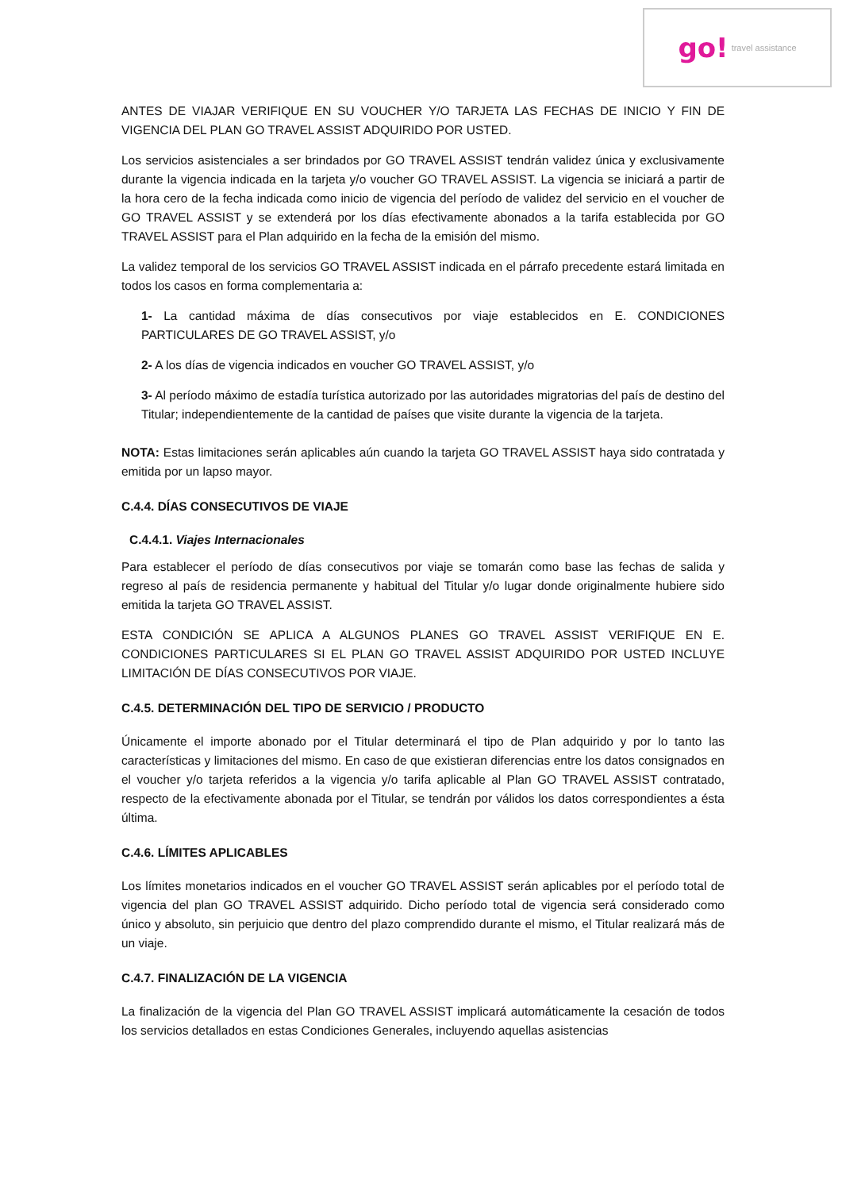go! travel assistance
ANTES DE VIAJAR VERIFIQUE EN SU VOUCHER Y/O TARJETA LAS FECHAS DE INICIO Y FIN DE VIGENCIA DEL PLAN GO TRAVEL ASSIST ADQUIRIDO POR USTED.
Los servicios asistenciales a ser brindados por GO TRAVEL ASSIST tendrán validez única y exclusivamente durante la vigencia indicada en la tarjeta y/o voucher GO TRAVEL ASSIST. La vigencia se iniciará a partir de la hora cero de la fecha indicada como inicio de vigencia del período de validez del servicio en el voucher de GO TRAVEL ASSIST y se extenderá por los días efectivamente abonados a la tarifa establecida por GO TRAVEL ASSIST para el Plan adquirido en la fecha de la emisión del mismo.
La validez temporal de los servicios GO TRAVEL ASSIST indicada en el párrafo precedente estará limitada en todos los casos en forma complementaria a:
1- La cantidad máxima de días consecutivos por viaje establecidos en E. CONDICIONES PARTICULARES DE GO TRAVEL ASSIST, y/o
2- A los días de vigencia indicados en voucher GO TRAVEL ASSIST, y/o
3- Al período máximo de estadía turística autorizado por las autoridades migratorias del país de destino del Titular; independientemente de la cantidad de países que visite durante la vigencia de la tarjeta.
NOTA: Estas limitaciones serán aplicables aún cuando la tarjeta GO TRAVEL ASSIST haya sido contratada y emitida por un lapso mayor.
C.4.4. DÍAS CONSECUTIVOS DE VIAJE
C.4.4.1. Viajes Internacionales
Para establecer el período de días consecutivos por viaje se tomarán como base las fechas de salida y regreso al país de residencia permanente y habitual del Titular y/o lugar donde originalmente hubiere sido emitida la tarjeta GO TRAVEL ASSIST.
ESTA CONDICIÓN SE APLICA A ALGUNOS PLANES GO TRAVEL ASSIST VERIFIQUE EN E. CONDICIONES PARTICULARES SI EL PLAN GO TRAVEL ASSIST ADQUIRIDO POR USTED INCLUYE LIMITACIÓN DE DÍAS CONSECUTIVOS POR VIAJE.
C.4.5. DETERMINACIÓN DEL TIPO DE SERVICIO / PRODUCTO
Únicamente el importe abonado por el Titular determinará el tipo de Plan adquirido y por lo tanto las características y limitaciones del mismo. En caso de que existieran diferencias entre los datos consignados en el voucher y/o tarjeta referidos a la vigencia y/o tarifa aplicable al Plan GO TRAVEL ASSIST contratado, respecto de la efectivamente abonada por el Titular, se tendrán por válidos los datos correspondientes a ésta última.
C.4.6. LÍMITES APLICABLES
Los límites monetarios indicados en el voucher GO TRAVEL ASSIST serán aplicables por el período total de vigencia del plan GO TRAVEL ASSIST adquirido. Dicho período total de vigencia será considerado como único y absoluto, sin perjuicio que dentro del plazo comprendido durante el mismo, el Titular realizará más de un viaje.
C.4.7. FINALIZACIÓN DE LA VIGENCIA
La finalización de la vigencia del Plan GO TRAVEL ASSIST implicará automáticamente la cesación de todos los servicios detallados en estas Condiciones Generales, incluyendo aquellas asistencias